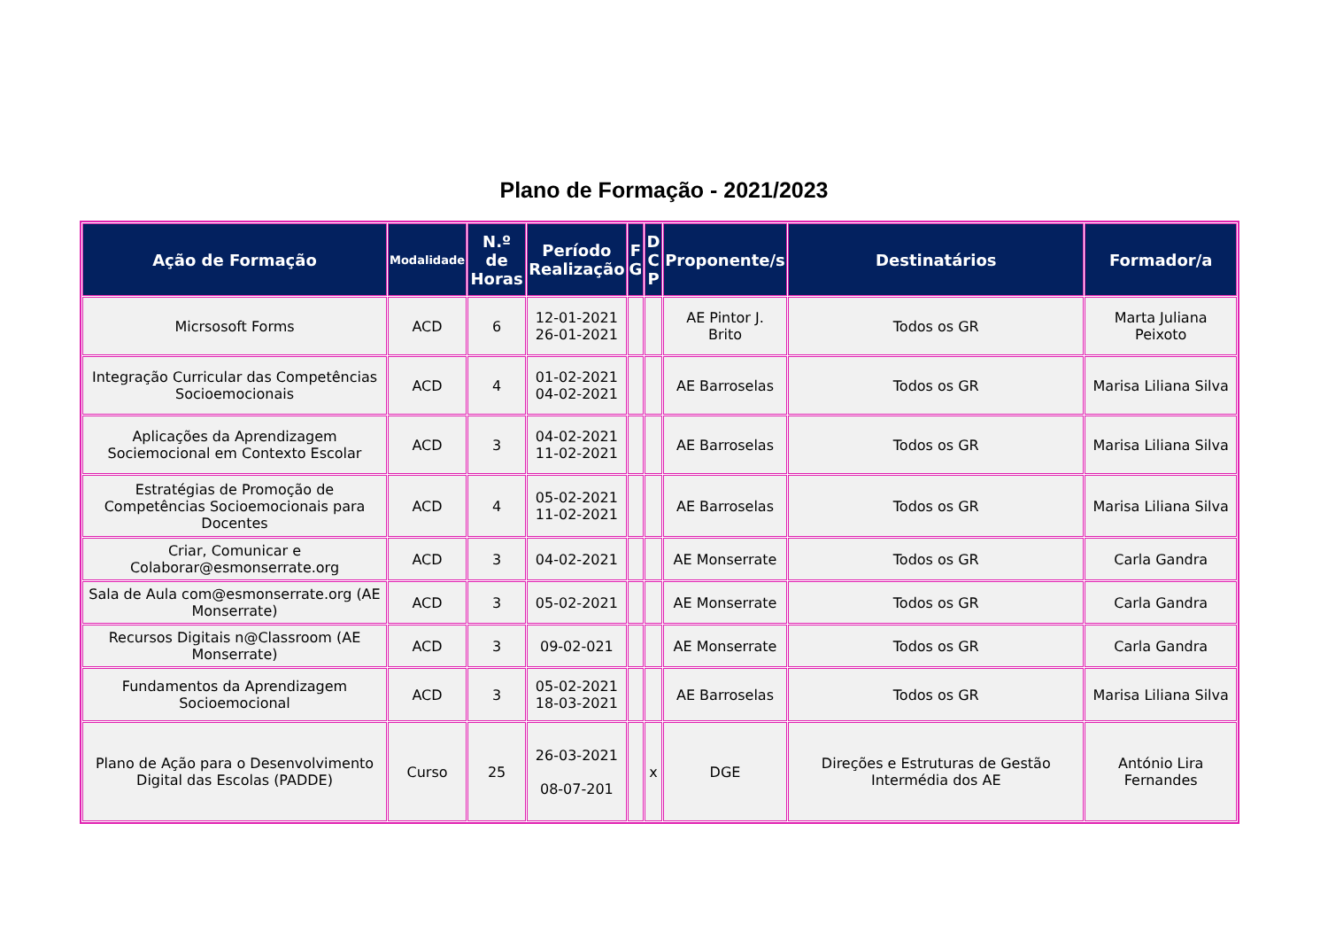Plano de Formação - 2021/2023
| Ação de Formação | Modalidade | N.º de Horas | Período Realização | F G | D C P | Proponente/s | Destinatários | Formador/a |
| --- | --- | --- | --- | --- | --- | --- | --- | --- |
| Micrsosoft Forms | ACD | 6 | 12-01-2021 26-01-2021 | | | AE Pintor J. Brito | Todos os GR | Marta Juliana Peixoto |
| Integração Curricular das Competências Socioemocionais | ACD | 4 | 01-02-2021 04-02-2021 | | | AE Barroselas | Todos os GR | Marisa Liliana Silva |
| Aplicações da Aprendizagem Sociemocional em Contexto Escolar | ACD | 3 | 04-02-2021 11-02-2021 | | | AE Barroselas | Todos os GR | Marisa Liliana Silva |
| Estratégias de Promoção de Competências Socioemocionais para Docentes | ACD | 4 | 05-02-2021 11-02-2021 | | | AE Barroselas | Todos os GR | Marisa Liliana Silva |
| Criar, Comunicar e Colaborar@esmonserrate.org | ACD | 3 | 04-02-2021 | | | AE Monserrate | Todos os GR | Carla Gandra |
| Sala de Aula com@esmonserrate.org (AE Monserrate) | ACD | 3 | 05-02-2021 | | | AE Monserrate | Todos os GR | Carla Gandra |
| Recursos Digitais n@Classroom (AE Monserrate) | ACD | 3 | 09-02-021 | | | AE Monserrate | Todos os GR | Carla Gandra |
| Fundamentos da Aprendizagem Socioemocional | ACD | 3 | 05-02-2021 18-03-2021 | | | AE Barroselas | Todos os GR | Marisa Liliana Silva |
| Plano de Ação para o Desenvolvimento Digital das Escolas (PADDE) | Curso | 25 | 26-03-2021 08-07-201 | | x | DGE | Direções e Estruturas de Gestão Intermédia dos AE | António Lira Fernandes |